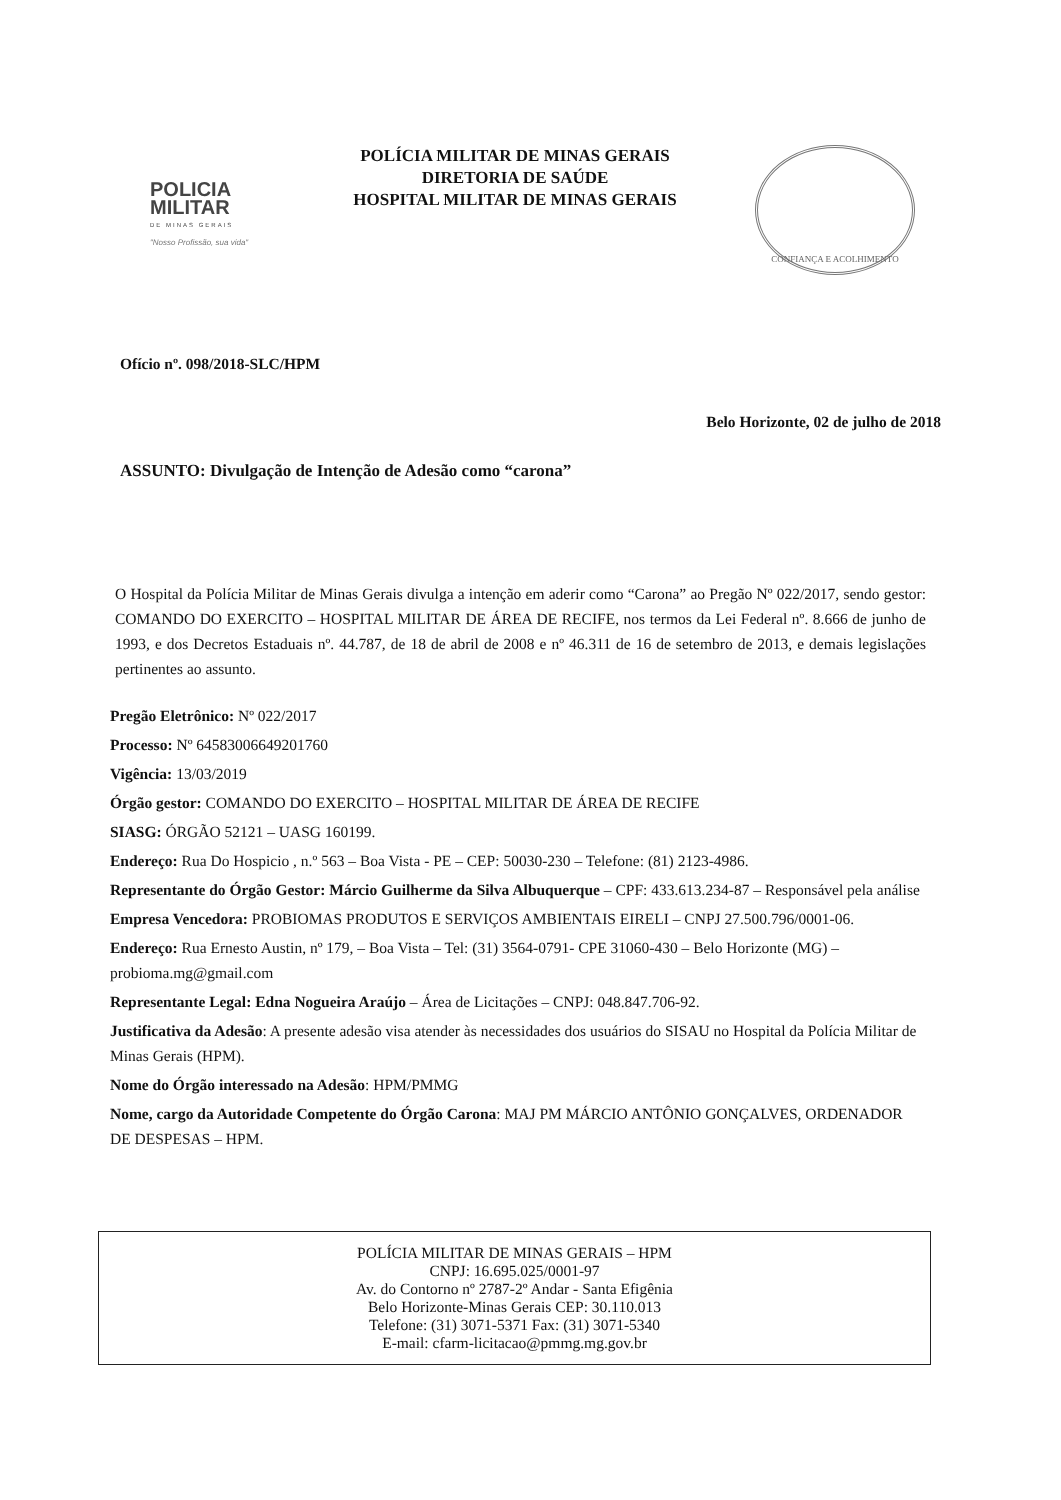POLICIA
MILITAR
DE MINAS GERAIS
"Nosso Profissão, sua vida"
POLÍCIA MILITAR DE MINAS GERAIS
DIRETORIA DE SAÚDE
HOSPITAL MILITAR DE MINAS GERAIS
CONFIANÇA E ACOLHIMENTO
Ofício nº. 098/2018-SLC/HPM
Belo Horizonte, 02 de julho de 2018
ASSUNTO: Divulgação de Intenção de Adesão como “carona”
O Hospital da Polícia Militar de Minas Gerais divulga a intenção em aderir como “Carona” ao Pregão Nº 022/2017, sendo gestor: COMANDO DO EXERCITO – HOSPITAL MILITAR DE ÁREA DE RECIFE, nos termos da Lei Federal nº. 8.666 de junho de 1993, e dos Decretos Estaduais nº. 44.787, de 18 de abril de 2008 e nº 46.311 de 16 de setembro de 2013, e demais legislações pertinentes ao assunto.
Pregão Eletrônico: Nº 022/2017
Processo: Nº 64583006649201760
Vigência: 13/03/2019
Órgão gestor: COMANDO DO EXERCITO – HOSPITAL MILITAR DE ÁREA DE RECIFE
SIASG: ÓRGÃO 52121 – UASG 160199.
Endereço: Rua Do Hospicio , n.º 563 – Boa Vista - PE – CEP: 50030-230 – Telefone: (81) 2123-4986.
Representante do Órgão Gestor: Márcio Guilherme da Silva Albuquerque – CPF: 433.613.234-87 – Responsável pela análise
Empresa Vencedora: PROBIOMAS PRODUTOS E SERVIÇOS AMBIENTAIS EIRELI – CNPJ 27.500.796/0001-06.
Endereço: Rua Ernesto Austin, nº 179, – Boa Vista – Tel: (31) 3564-0791- CPE 31060-430 – Belo Horizonte (MG) – probioma.mg@gmail.com
Representante Legal: Edna Nogueira Araújo – Área de Licitações – CNPJ: 048.847.706-92.
Justificativa da Adesão: A presente adesão visa atender às necessidades dos usuários do SISAU no Hospital da Polícia Militar de Minas Gerais (HPM).
Nome do Órgão interessado na Adesão: HPM/PMMG
Nome, cargo da Autoridade Competente do Órgão Carona: MAJ PM MÁRCIO ANTÔNIO GONÇALVES, ORDENADOR DE DESPESAS – HPM.
POLÍCIA MILITAR DE MINAS GERAIS – HPM
CNPJ: 16.695.025/0001-97
Av. do Contorno nº 2787-2º Andar - Santa Efigênia
Belo Horizonte-Minas Gerais CEP: 30.110.013
Telefone: (31) 3071-5371 Fax: (31) 3071-5340
E-mail: cfarm-licitacao@pmmg.mg.gov.br